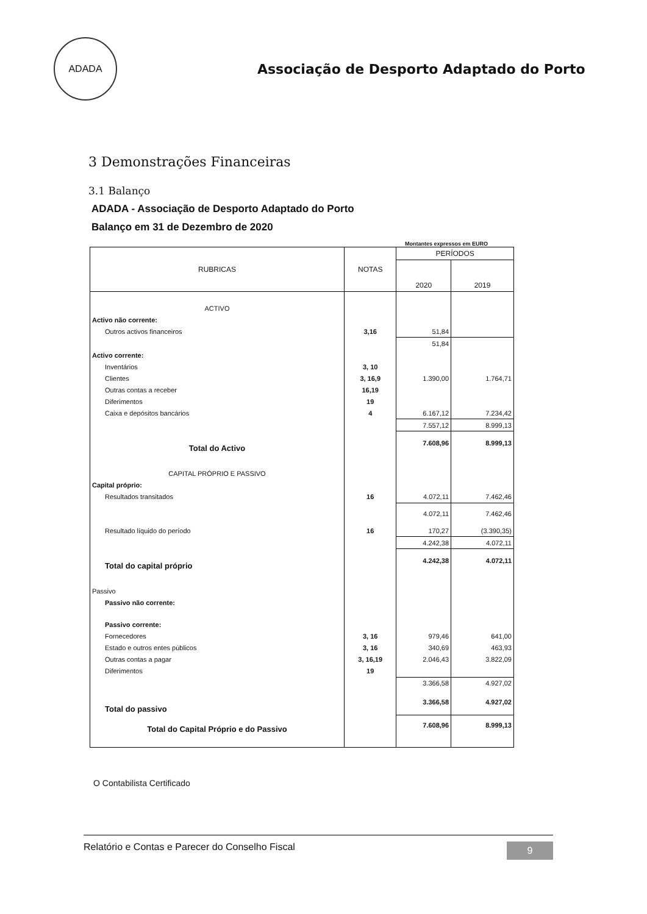ADADA
Associação de Desporto Adaptado do Porto
3 Demonstrações Financeiras
3.1 Balanço
ADADA - Associação de Desporto Adaptado do Porto
Balanço em 31 de Dezembro de 2020
Montantes expressos em EURO
| RUBRICAS | NOTAS | PERÍODOS | |
| --- | --- | --- | --- |
| | | 2020 | 2019 |
| ACTIVO | | | |
| Activo não corrente: | | | |
| Outros activos financeiros | 3,16 | 51,84 | |
| | | 51,84 | |
| Activo corrente: | | | |
| Inventários | 3, 10 | | |
| Clientes | 3, 16,9 | 1.390,00 | 1.764,71 |
| Outras contas a receber | 16,19 | | |
| Diferimentos | 19 | | |
| Caixa e depósitos bancários | 4 | 6.167,12 | 7.234,42 |
| | | 7.557,12 | 8.999,13 |
| Total do Activo | | 7.608,96 | 8.999,13 |
| CAPITAL PRÓPRIO E PASSIVO | | | |
| Capital próprio: | | | |
| Resultados transitados | 16 | 4.072,11 | 7.462,46 |
| | | 4.072,11 | 7.462,46 |
| Resultado líquido do período | 16 | 170,27 | (3.390,35) |
| | | 4.242,38 | 4.072,11 |
| Total do capital próprio | | 4.242,38 | 4.072,11 |
| Passivo | | | |
| Passivo não corrente: | | | |
| Passivo corrente: | | | |
| Fornecedores | 3, 16 | 979,46 | 641,00 |
| Estado e outros entes públicos | 3, 16 | 340,69 | 463,93 |
| Outras contas a pagar | 3, 16,19 | 2.046,43 | 3.822,09 |
| Diferimentos | 19 | | |
| | | 3.366,58 | 4.927,02 |
| Total do passivo | | 3.366,58 | 4.927,02 |
| Total do Capital Próprio e do Passivo | | 7.608,96 | 8.999,13 |
O Contabilista Certificado
Relatório e Contas e Parecer do Conselho Fiscal 9